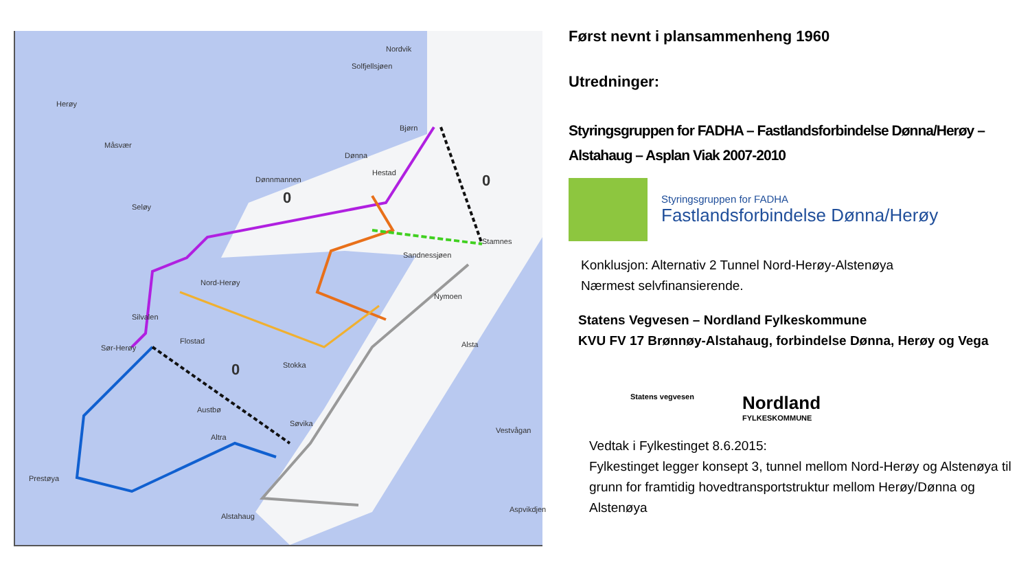Herøy
Måsvær
Nordvik
Solfjellsjøen
Bjørn
Dønna
Hestad
Dønnmannen
Seløy
Nord-Herøy
Stamnes
Sandnessjøen
Nymoen
Silvalen
Flostad
Sør-Herøy Alsta
Stokka
Austbø
Søvika
Altra
Vestvågan
Prestøya
Alstahaug
Aspvikdjen
0
0
0
Først nevnt i plansammenheng 1960
Utredninger:
Styringsgruppen for FADHA – Fastlandsforbindelse Dønna/Herøy – Alstahaug – Asplan Viak 2007-2010
Styringsgruppen for FADHA
Fastlandsforbindelse Dønna/Herøy
Konklusjon: Alternativ 2 Tunnel Nord-Herøy-Alstenøya
Nærmest selvfinansierende.
Statens Vegvesen – Nordland Fylkeskommune
KVU FV 17 Brønnøy-Alstahaug, forbindelse Dønna, Herøy og Vega
Statens vegvesen
Nordland
FYLKESKOMMUNE
Vedtak i Fylkestinget 8.6.2015:
Fylkestinget legger konsept 3, tunnel mellom Nord-Herøy og Alstenøya til grunn for framtidig hovedtransportstruktur mellom Herøy/Dønna og Alstenøya